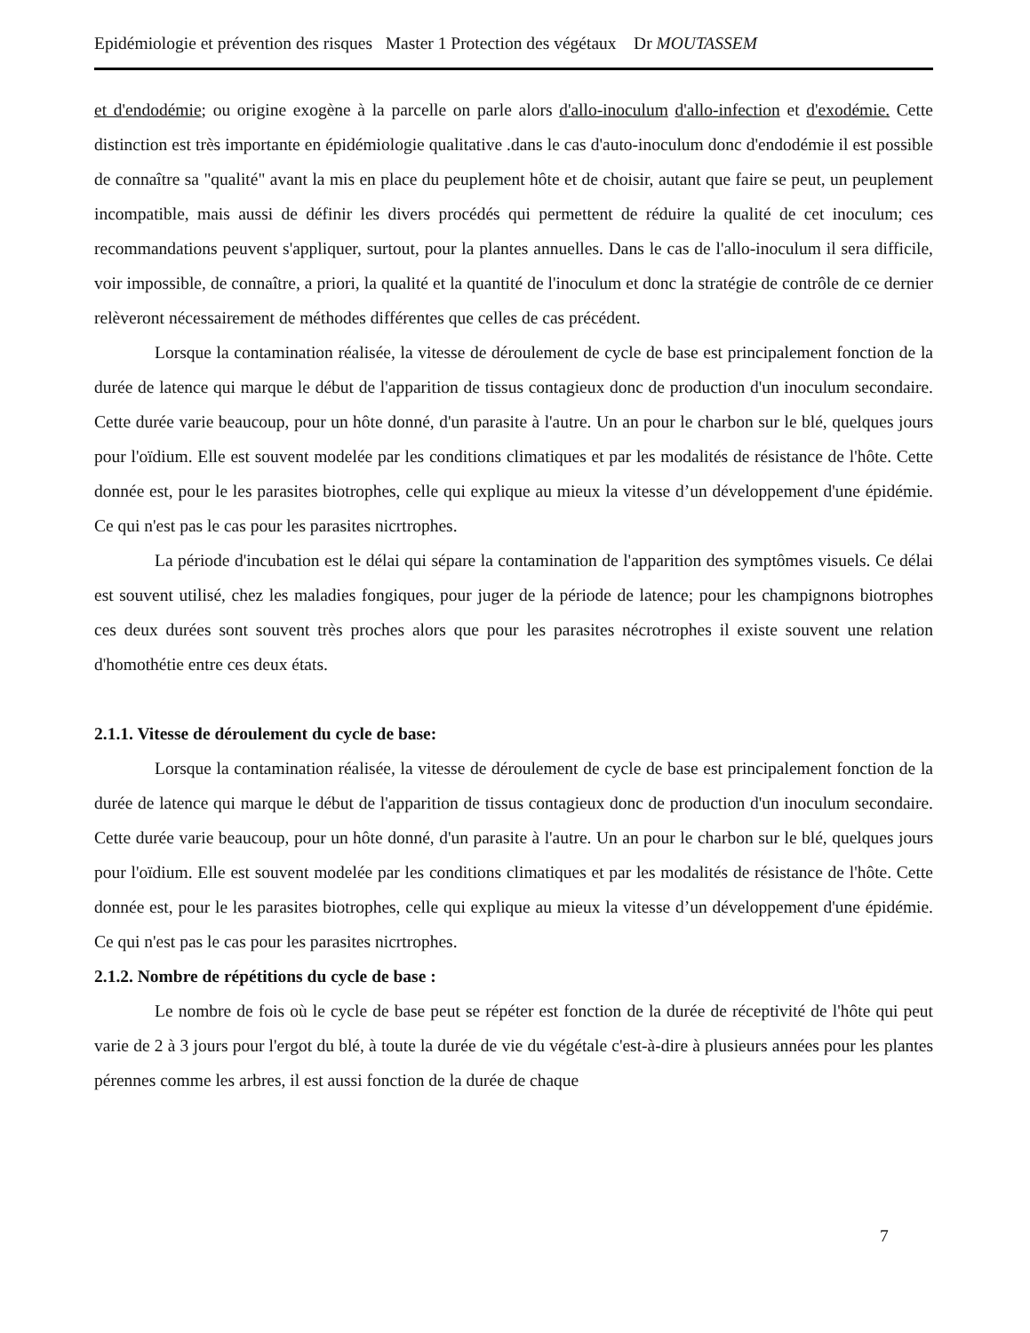Epidémiologie et prévention des risques Master 1 Protection des végétaux Dr MOUTASSEM
et d'endodémie; ou origine exogène à la parcelle on parle alors d'allo-inoculum d'allo-infection et d'exodémie. Cette distinction est très importante en épidémiologie qualitative .dans le cas d'auto-inoculum donc d'endodémie il est possible de connaître sa "qualité" avant la mis en place du peuplement hôte et de choisir, autant que faire se peut, un peuplement incompatible, mais aussi de définir les divers procédés qui permettent de réduire la qualité de cet inoculum; ces recommandations peuvent s'appliquer, surtout, pour la plantes annuelles. Dans le cas de l'allo-inoculum il sera difficile, voir impossible, de connaître, a priori, la qualité et la quantité de l'inoculum et donc la stratégie de contrôle de ce dernier relèveront nécessairement de méthodes différentes que celles de cas précédent.
Lorsque la contamination réalisée, la vitesse de déroulement de cycle de base est principalement fonction de la durée de latence qui marque le début de l'apparition de tissus contagieux donc de production d'un inoculum secondaire. Cette durée varie beaucoup, pour un hôte donné, d'un parasite à l'autre. Un an pour le charbon sur le blé, quelques jours pour l'oïdium. Elle est souvent modelée par les conditions climatiques et par les modalités de résistance de l'hôte. Cette donnée est, pour le les parasites biotrophes, celle qui explique au mieux la vitesse d’un développement d'une épidémie. Ce qui n'est pas le cas pour les parasites nicrtrophes.
La période d'incubation est le délai qui sépare la contamination de l'apparition des symptômes visuels. Ce délai est souvent utilisé, chez les maladies fongiques, pour juger de la période de latence; pour les champignons biotrophes ces deux durées sont souvent très proches alors que pour les parasites nécrotrophes il existe souvent une relation d'homothétie entre ces deux états.
2.1.1. Vitesse de déroulement du cycle de base:
Lorsque la contamination réalisée, la vitesse de déroulement de cycle de base est principalement fonction de la durée de latence qui marque le début de l'apparition de tissus contagieux donc de production d'un inoculum secondaire. Cette durée varie beaucoup, pour un hôte donné, d'un parasite à l'autre. Un an pour le charbon sur le blé, quelques jours pour l'oïdium. Elle est souvent modelée par les conditions climatiques et par les modalités de résistance de l'hôte. Cette donnée est, pour le les parasites biotrophes, celle qui explique au mieux la vitesse d’un développement d'une épidémie. Ce qui n'est pas le cas pour les parasites nicrtrophes.
2.1.2. Nombre de répétitions du cycle de base :
Le nombre de fois où le cycle de base peut se répéter est fonction de la durée de réceptivité de l'hôte qui peut varie de 2 à 3 jours pour l'ergot du blé, à toute la durée de vie du végétale c'est-à-dire à plusieurs années pour les plantes pérennes comme les arbres, il est aussi fonction de la durée de chaque
7